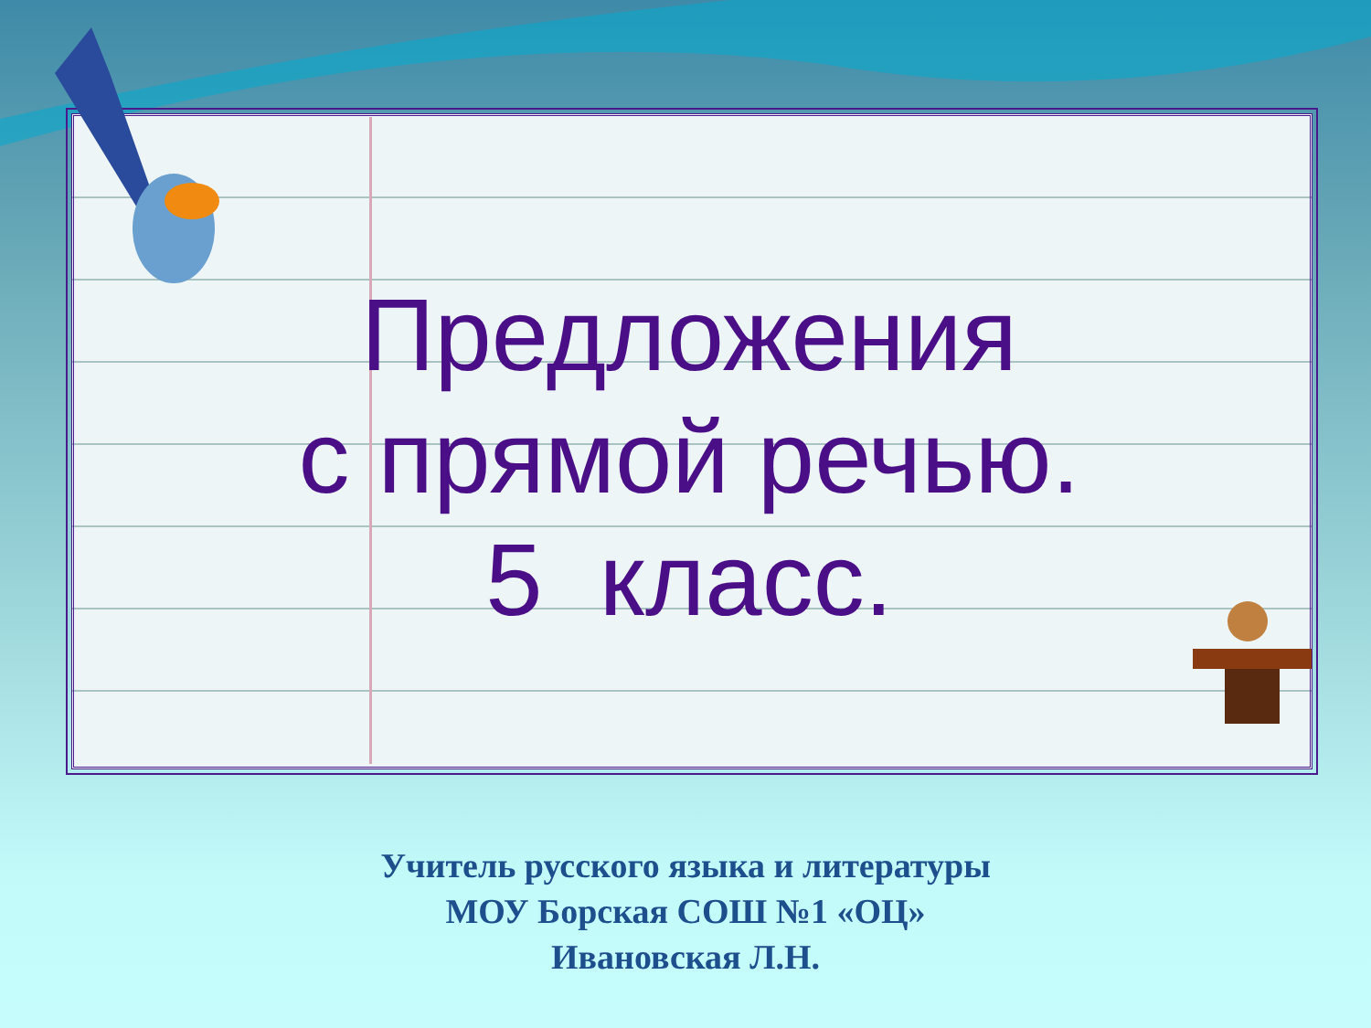Предложения
с прямой речью.
5 класс.
Учитель русского языка и литературы
МОУ Борская СОШ №1 «ОЦ»
Ивановская Л.Н.